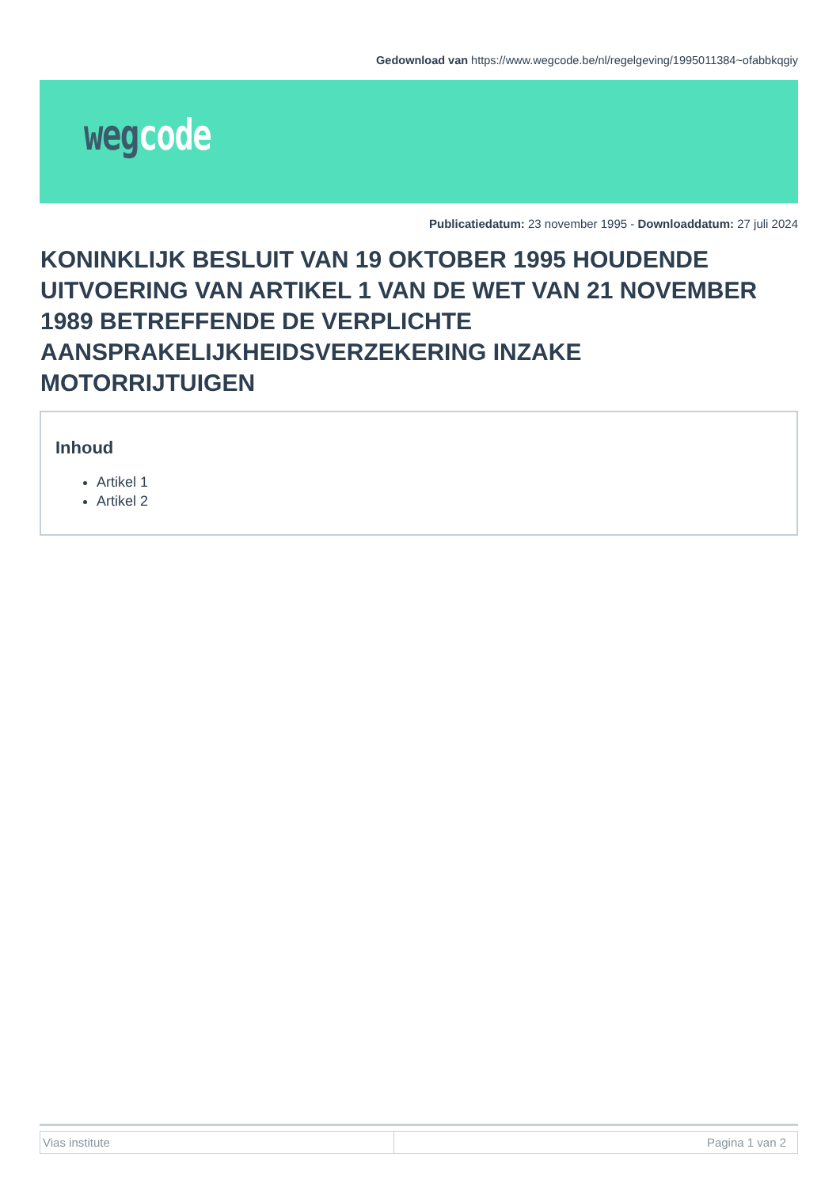Gedownload van https://www.wegcode.be/nl/regelgeving/1995011384~ofabbkqgiy
weg code
Publicatiedatum: 23 november 1995 - Downloaddatum: 27 juli 2024
KONINKLIJK BESLUIT VAN 19 OKTOBER 1995 HOUDENDE UITVOERING VAN ARTIKEL 1 VAN DE WET VAN 21 NOVEMBER 1989 BETREFFENDE DE VERPLICHTE AANSPRAKELIJKHEIDSVERZEKERING INZAKE MOTORRIJTUIGEN
Inhoud
Artikel 1
Artikel 2
| Vias institute | Pagina 1 van 2 |